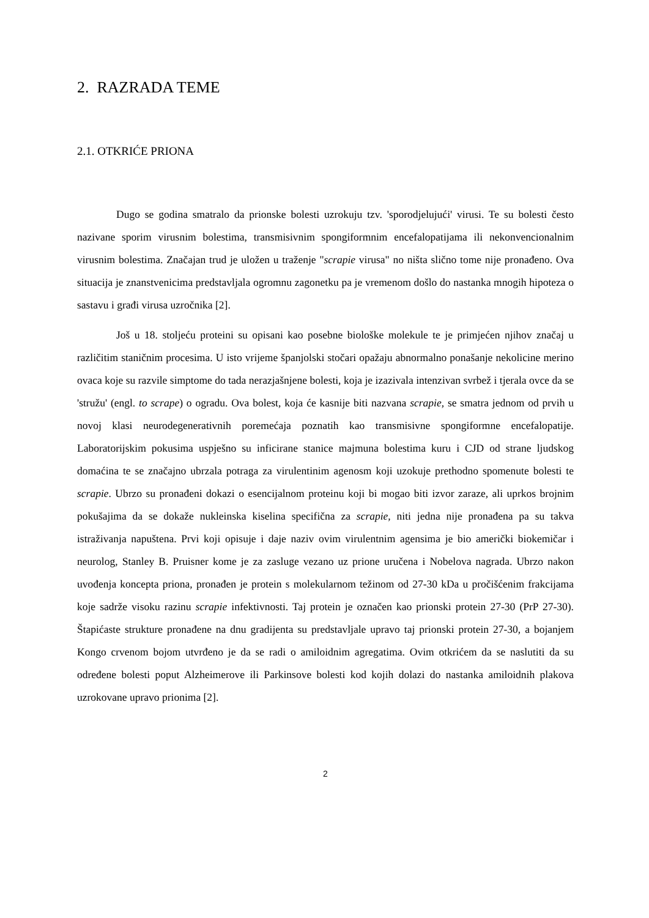2. RAZRADA TEME
2.1. OTKRIĆE PRIONA
Dugo se godina smatralo da prionske bolesti uzrokuju tzv. 'sporodjelujući' virusi. Te su bolesti često nazivane sporim virusnim bolestima, transmisivnim spongiformnim encefalopatijama ili nekonvencionalnim virusnim bolestima. Značajan trud je uložen u traženje "scrapie virusa" no ništa slično tome nije pronađeno. Ova situacija je znanstvenicima predstavljala ogromnu zagonetku pa je vremenom došlo do nastanka mnogih hipoteza o sastavu i građi virusa uzročnika [2].
Još u 18. stoljeću proteini su opisani kao posebne biološke molekule te je primjećen njihov značaj u različitim staničnim procesima. U isto vrijeme španjolski stočari opažaju abnormalno ponašanje nekolicine merino ovaca koje su razvile simptome do tada nerazjašnjene bolesti, koja je izazivala intenzivan svrbež i tjerala ovce da se 'stružu' (engl. to scrape) o ogradu. Ova bolest, koja će kasnije biti nazvana scrapie, se smatra jednom od prvih u novoj klasi neurodegenerativnih poremećaja poznatih kao transmisivne spongiformne encefalopatije. Laboratorijskim pokusima uspješno su inficirane stanice majmuna bolestima kuru i CJD od strane ljudskog domaćina te se značajno ubrzala potraga za virulentinim agenosm koji uzokuje prethodno spomenute bolesti te scrapie. Ubrzo su pronađeni dokazi o esencijalnom proteinu koji bi mogao biti izvor zaraze, ali uprkos brojnim pokušajima da se dokaže nukleinska kiselina specifična za scrapie, niti jedna nije pronađena pa su takva istraživanja napuštena. Prvi koji opisuje i daje naziv ovim virulentnim agensima je bio američki biokemičar i neurolog, Stanley B. Pruisner kome je za zasluge vezano uz prione uručena i Nobelova nagrada. Ubrzo nakon uvođenja koncepta priona, pronađen je protein s molekularnom težinom od 27-30 kDa u pročišćenim frakcijama koje sadrže visoku razinu scrapie infektivnosti. Taj protein je označen kao prionski protein 27-30 (PrP 27-30). Štapićaste strukture pronađene na dnu gradijenta su predstavljale upravo taj prionski protein 27-30, a bojanjem Kongo crvenom bojom utvrđeno je da se radi o amiloidnim agregatima. Ovim otkrićem da se naslutiti da su određene bolesti poput Alzheimerove ili Parkinsove bolesti kod kojih dolazi do nastanka amiloidnih plakova uzrokovane upravo prionima [2].
2